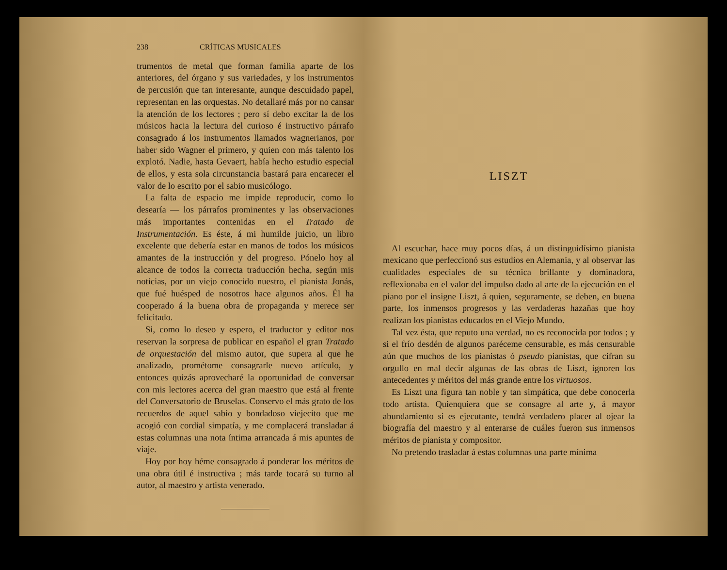238 CRÍTICAS MUSICALES
trumentos de metal que forman familia aparte de los anteriores, del órgano y sus variedades, y los instrumentos de percusión que tan interesante, aunque descuidado papel, representan en las orquestas. No detallaré más por no cansar la atención de los lectores ; pero sí debo excitar la de los músicos hacia la lectura del curioso é instructivo párrafo consagrado á los instrumentos llamados wagnerianos, por haber sido Wagner el primero, y quien con más talento los explotó. Nadie, hasta Gevaert, había hecho estudio especial de ellos, y esta sola circunstancia bastará para encarecer el valor de lo escrito por el sabio musicólogo.
La falta de espacio me impide reproducir, como lo desearía — los párrafos prominentes y las observaciones más importantes contenidas en el Tratado de Instrumentación. Es éste, á mi humilde juicio, un libro excelente que debería estar en manos de todos los músicos amantes de la instrucción y del progreso. Pónelo hoy al alcance de todos la correcta traducción hecha, según mis noticias, por un viejo conocido nuestro, el pianista Jonás, que fué huésped de nosotros hace algunos años. Él ha cooperado á la buena obra de propaganda y merece ser felicitado.
Si, como lo deseo y espero, el traductor y editor nos reservan la sorpresa de publicar en español el gran Tratado de orquestación del mismo autor, que supera al que he analizado, prométome consagrarle nuevo artículo, y entonces quizás aprovecharé la oportunidad de conversar con mis lectores acerca del gran maestro que está al frente del Conversatorio de Bruselas. Conservo el más grato de los recuerdos de aquel sabio y bondadoso viejecito que me acogió con cordial simpatía, y me complacerá transladar á estas columnas una nota íntima arrancada á mis apuntes de viaje.
Hoy por hoy héme consagrado á ponderar los méritos de una obra útil é instructiva ; más tarde tocará su turno al autor, al maestro y artista venerado.
LISZT
Al escuchar, hace muy pocos días, á un distinguidísimo pianista mexicano que perfeccionó sus estudios en Alemania, y al observar las cualidades especiales de su técnica brillante y dominadora, reflexionaba en el valor del impulso dado al arte de la ejecución en el piano por el insigne Liszt, á quien, seguramente, se deben, en buena parte, los inmensos progresos y las verdaderas hazañas que hoy realizan los pianistas educados en el Viejo Mundo.
Tal vez ésta, que reputo una verdad, no es reconocida por todos ; y si el frío desdén de algunos paréceme censurable, es más censurable aún que muchos de los pianistas ó pseudo pianistas, que cifran su orgullo en mal decir algunas de las obras de Liszt, ignoren los antecedentes y méritos del más grande entre los virtuosos.
Es Liszt una figura tan noble y tan simpática, que debe conocerla todo artista. Quienquiera que se consagre al arte y, á mayor abundamiento si es ejecutante, tendrá verdadero placer al ojear la biografía del maestro y al enterarse de cuáles fueron sus inmensos méritos de pianista y compositor.
No pretendo trasladar á estas columnas una parte mínima